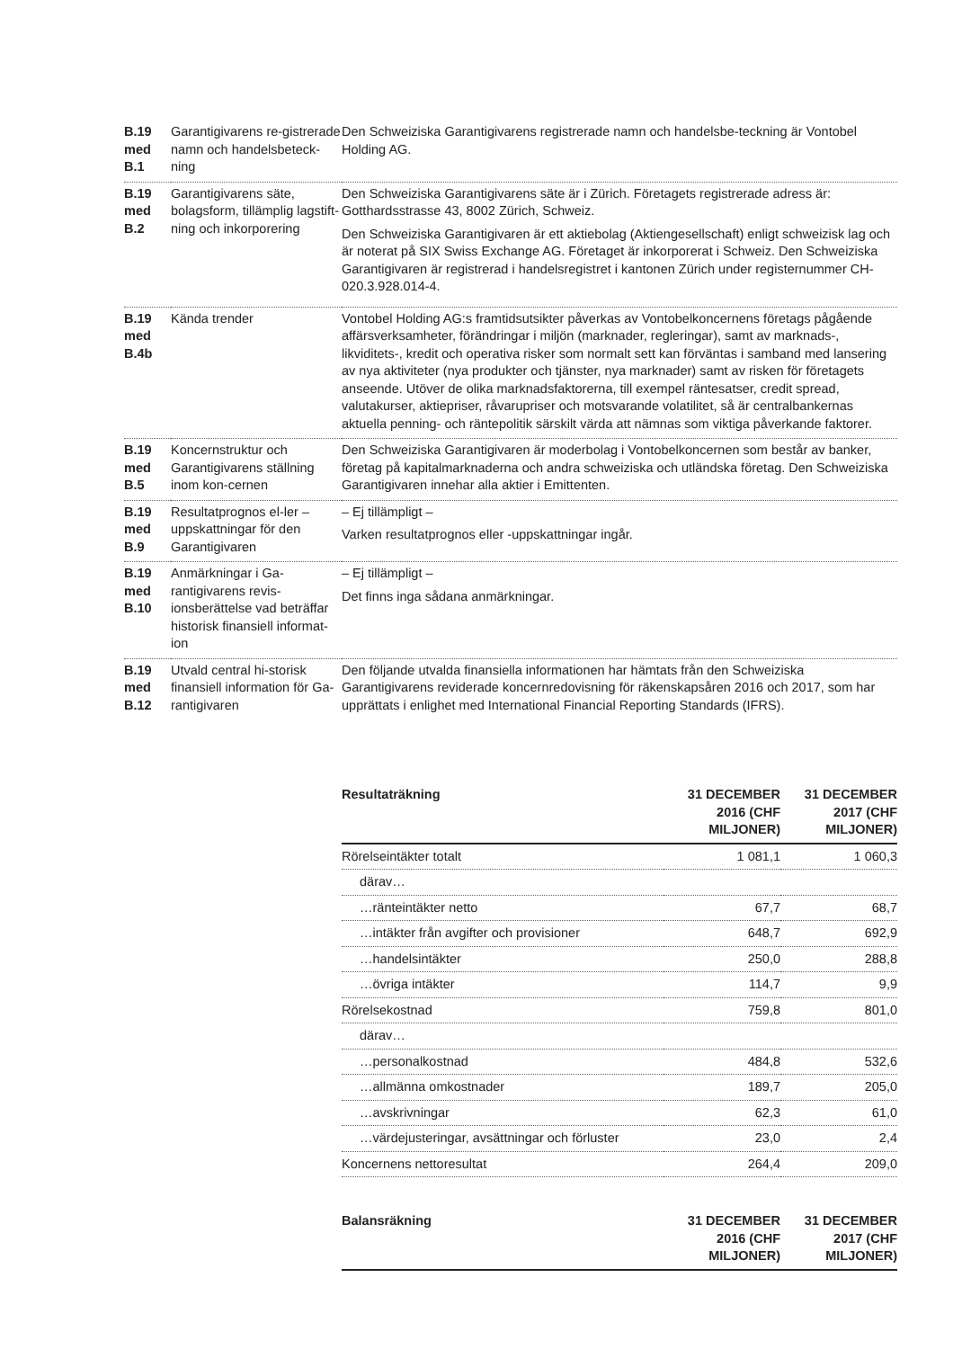| B.19 med B.1 | Garantigivarens re-gistrerade namn och handelsbeteck-ning | Den Schweiziska Garantigivarens registrerade namn och handelsbe-teckning är Vontobel Holding AG. |
| B.19 med B.2 | Garantigivarens säte, bolagsform, tillämplig lagstift-ning och inkorporering | Den Schweiziska Garantigivarens säte är i Zürich. Företagets registrerade adress är: Gotthardsstrasse 43, 8002 Zürich, Schweiz. Den Schweiziska Garantigivaren är ett aktiebolag (Aktiengesellschaft) enligt schweizisk lag och är noterat på SIX Swiss Exchange AG. Företaget är inkorporerat i Schweiz. Den Schweiziska Garantigivaren är registrerad i handelsregistret i kantonen Zürich under registernummer CH-020.3.928.014-4. |
| B.19 med B.4b | Kända trender | Vontobel Holding AG:s framtidsutsikter påverkas av Vontobelkoncernens företags pågående affärsverksamheter, förändringar i miljön (marknader, regleringar), samt av marknads-, likviditets-, kredit och operativa risker som normalt sett kan förväntas i samband med lansering av nya aktiviteter (nya produkter och tjänster, nya marknader) samt av risken för företagets anseende. Utöver de olika marknadsfaktorerna, till exempel räntesatser, credit spread, valutakurser, aktiepriser, råvarupriser och motsvarande volatilitet, så är centralbankernas aktuella penning- och räntepolitik särskilt värda att nämnas som viktiga påverkande faktorer. |
| B.19 med B.5 | Koncernstruktur och Garantigivarens ställning inom kon-cernen | Den Schweiziska Garantigivaren är moderbolag i Vontobelkoncernen som består av banker, företag på kapitalmarknaderna och andra schweiziska och utländska företag. Den Schweiziska Garantigivaren innehar alla aktier i Emittenten. |
| B.19 med B.9 | Resultatprognos el-ler –uppskattningar för den Garantigivaren | – Ej tillämpligt – Varken resultatprognos eller -uppskattningar ingår. |
| B.19 med B.10 | Anmärkningar i Ga-rantigivarens revis-ionsberättelse vad beträffar historisk finansiell informat-ion | – Ej tillämpligt – Det finns inga sådana anmärkningar. |
| B.19 med B.12 | Utvald central hi-storisk finansiell information för Ga-rantigivaren | Den följande utvalda finansiella informationen har hämtats från den Schweiziska Garantigivarens reviderade koncernredovisning för räkenskapsåren 2016 och 2017, som har upprättats i enlighet med International Financial Reporting Standards (IFRS). |
| Resultaträkning | 31 DECEMBER 2016 (CHF MILJONER) | 31 DECEMBER 2017 (CHF MILJONER) |
| --- | --- | --- |
| Rörelseintäkter totalt | 1 081,1 | 1 060,3 |
| därav… | | |
| …ränteintäkter netto | 67,7 | 68,7 |
| …intäkter från avgifter och provisioner | 648,7 | 692,9 |
| …handelsintäkter | 250,0 | 288,8 |
| …övriga intäkter | 114,7 | 9,9 |
| Rörelsekostnad | 759,8 | 801,0 |
| därav… | | |
| …personalkostnad | 484,8 | 532,6 |
| …allmänna omkostnader | 189,7 | 205,0 |
| …avskrivningar | 62,3 | 61,0 |
| …värdejusteringar, avsättningar och förluster | 23,0 | 2,4 |
| Koncernens nettoresultat | 264,4 | 209,0 |
| Balansräkning | 31 DECEMBER 2016 (CHF MILJONER) | 31 DECEMBER 2017 (CHF MILJONER) |
| --- | --- | --- |